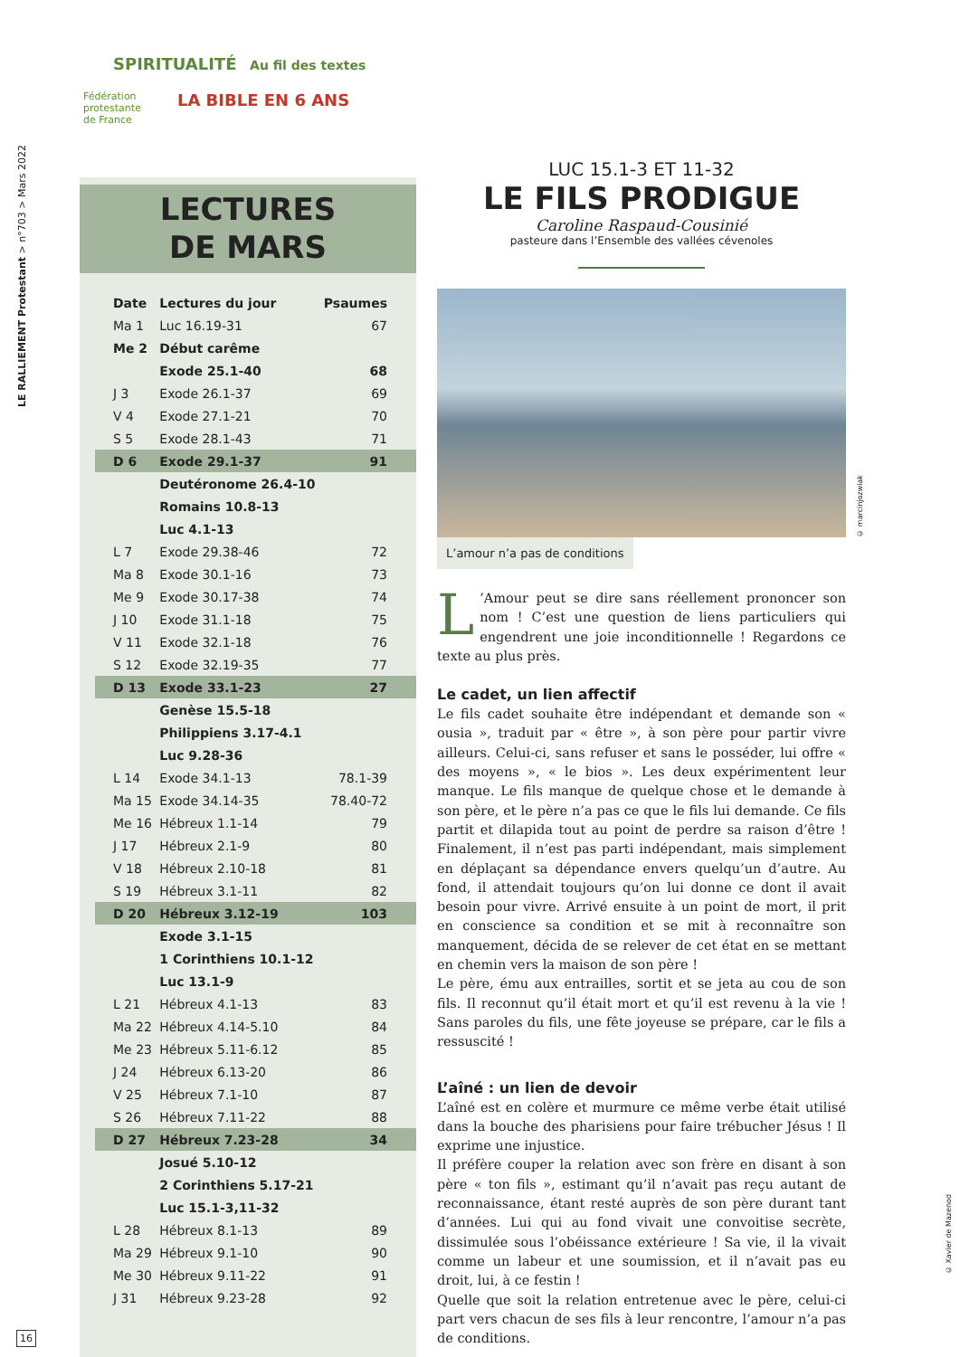LE RALLIEMENT Protestant > n°703 > Mars 2022
SPIRITUALITÉ Au fil des textes
Fédération
protestante
de France
LA BIBLE EN 6 ANS
LECTURES
DE MARS
| Date | Lectures du jour | Psaumes |
| Ma 1 | Luc 16.19-31 | 67 |
| Me 2 | Début carême | |
| | Exode 25.1-40 | 68 |
| J 3 | Exode 26.1-37 | 69 |
| V 4 | Exode 27.1-21 | 70 |
| S 5 | Exode 28.1-43 | 71 |
| D 6 | Exode 29.1-37 | 91 |
| | Deutéronome 26.4-10 | |
| | Romains 10.8-13 | |
| | Luc 4.1-13 | |
| L 7 | Exode 29.38-46 | 72 |
| Ma 8 | Exode 30.1-16 | 73 |
| Me 9 | Exode 30.17-38 | 74 |
| J 10 | Exode 31.1-18 | 75 |
| V 11 | Exode 32.1-18 | 76 |
| S 12 | Exode 32.19-35 | 77 |
| D 13 | Exode 33.1-23 | 27 |
| | Genèse 15.5-18 | |
| | Philippiens 3.17-4.1 | |
| | Luc 9.28-36 | |
| L 14 | Exode 34.1-13 | 78.1-39 |
| Ma 15 | Exode 34.14-35 | 78.40-72 |
| Me 16 | Hébreux 1.1-14 | 79 |
| J 17 | Hébreux 2.1-9 | 80 |
| V 18 | Hébreux 2.10-18 | 81 |
| S 19 | Hébreux 3.1-11 | 82 |
| D 20 | Hébreux 3.12-19 | 103 |
| | Exode 3.1-15 | |
| | 1 Corinthiens 10.1-12 | |
| | Luc 13.1-9 | |
| L 21 | Hébreux 4.1-13 | 83 |
| Ma 22 | Hébreux 4.14-5.10 | 84 |
| Me 23 | Hébreux 5.11-6.12 | 85 |
| J 24 | Hébreux 6.13-20 | 86 |
| V 25 | Hébreux 7.1-10 | 87 |
| S 26 | Hébreux 7.11-22 | 88 |
| D 27 | Hébreux 7.23-28 | 34 |
| | Josué 5.10-12 | |
| | 2 Corinthiens 5.17-21 | |
| | Luc 15.1-3,11-32 | |
| L 28 | Hébreux 8.1-13 | 89 |
| Ma 29 | Hébreux 9.1-10 | 90 |
| Me 30 | Hébreux 9.11-22 | 91 |
| J 31 | Hébreux 9.23-28 | 92 |
LUC 15.1-3 ET 11-32
LE FILS PRODIGUE
Caroline Raspaud-Cousinié
pasteure dans l’Ensemble des vallées cévenoles
© marcinjozwiak
L’amour n’a pas de conditions
L’Amour peut se dire sans réellement prononcer son nom ! C’est une question de liens particuliers qui engendrent une joie inconditionnelle ! Regardons ce texte au plus près.
Le cadet, un lien affectif
Le fils cadet souhaite être indépendant et demande son « ousia », traduit par « être », à son père pour partir vivre ailleurs. Celui-ci, sans refuser et sans le posséder, lui offre « des moyens », « le bios ». Les deux expérimentent leur manque. Le fils manque de quelque chose et le demande à son père, et le père n’a pas ce que le fils lui demande. Ce fils partit et dilapida tout au point de perdre sa raison d’être ! Finalement, il n’est pas parti indépendant, mais simplement en déplaçant sa dépendance envers quelqu’un d’autre. Au fond, il attendait toujours qu’on lui donne ce dont il avait besoin pour vivre. Arrivé ensuite à un point de mort, il prit en conscience sa condition et se mit à reconnaître son manquement, décida de se relever de cet état en se mettant en chemin vers la maison de son père !
Le père, ému aux entrailles, sortit et se jeta au cou de son fils. Il reconnut qu’il était mort et qu’il est revenu à la vie ! Sans paroles du fils, une fête joyeuse se prépare, car le fils a ressuscité !
L’aîné : un lien de devoir
L’aîné est en colère et murmure ce même verbe était utilisé dans la bouche des pharisiens pour faire trébucher Jésus ! Il exprime une injustice.
Il préfère couper la relation avec son frère en disant à son père « ton fils », estimant qu’il n’avait pas reçu autant de reconnaissance, étant resté auprès de son père durant tant d’années. Lui qui au fond vivait une convoitise secrète, dissimulée sous l’obéissance extérieure ! Sa vie, il la vivait comme un labeur et une soumission, et il n’avait pas eu droit, lui, à ce festin !
Quelle que soit la relation entretenue avec le père, celui-ci part vers chacun de ses fils à leur rencontre, l’amour n’a pas de conditions.
© Xavier de Mazenod
16